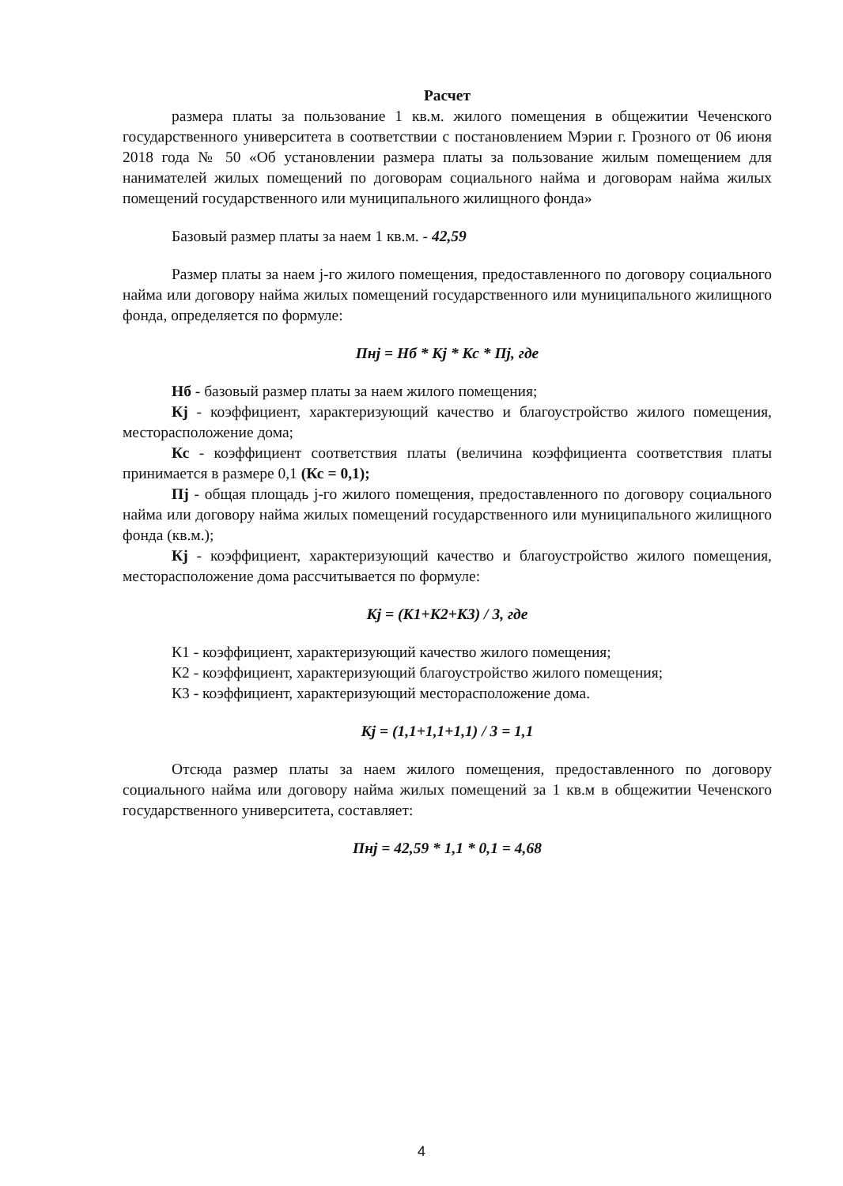Расчет
размера платы за пользование 1 кв.м. жилого помещения в общежитии Чеченского государственного университета в соответствии с постановлением Мэрии г. Грозного от 06 июня 2018 года № 50 «Об установлении размера платы за пользование жилым помещением для нанимателей жилых помещений по договорам социального найма и договорам найма жилых помещений государственного или муниципального жилищного фонда»
Базовый размер платы за наем 1 кв.м. - 42,59
Размер платы за наем j-го жилого помещения, предоставленного по договору социального найма или договору найма жилых помещений государственного или муниципального жилищного фонда, определяется по формуле:
Пнj = Нб * Кj * Кс * Пj, где
Нб - базовый размер платы за наем жилого помещения;
Кj - коэффициент, характеризующий качество и благоустройство жилого помещения, месторасположение дома;
Кс - коэффициент соответствия платы (величина коэффициента соответствия платы принимается в размере 0,1 (Кс = 0,1);
Пj - общая площадь j-го жилого помещения, предоставленного по договору социального найма или договору найма жилых помещений государственного или муниципального жилищного фонда (кв.м.);
Кj - коэффициент, характеризующий качество и благоустройство жилого помещения, месторасположение дома рассчитывается по формуле:
Кj = (К1+К2+К3) / 3, где
К1 - коэффициент, характеризующий качество жилого помещения;
К2 - коэффициент, характеризующий благоустройство жилого помещения;
К3 - коэффициент, характеризующий месторасположение дома.
Кj = (1,1+1,1+1,1) / 3 = 1,1
Отсюда размер платы за наем жилого помещения, предоставленного по договору социального найма или договору найма жилых помещений за 1 кв.м в общежитии Чеченского государственного университета, составляет:
Пнj = 42,59 * 1,1 * 0,1 = 4,68
4